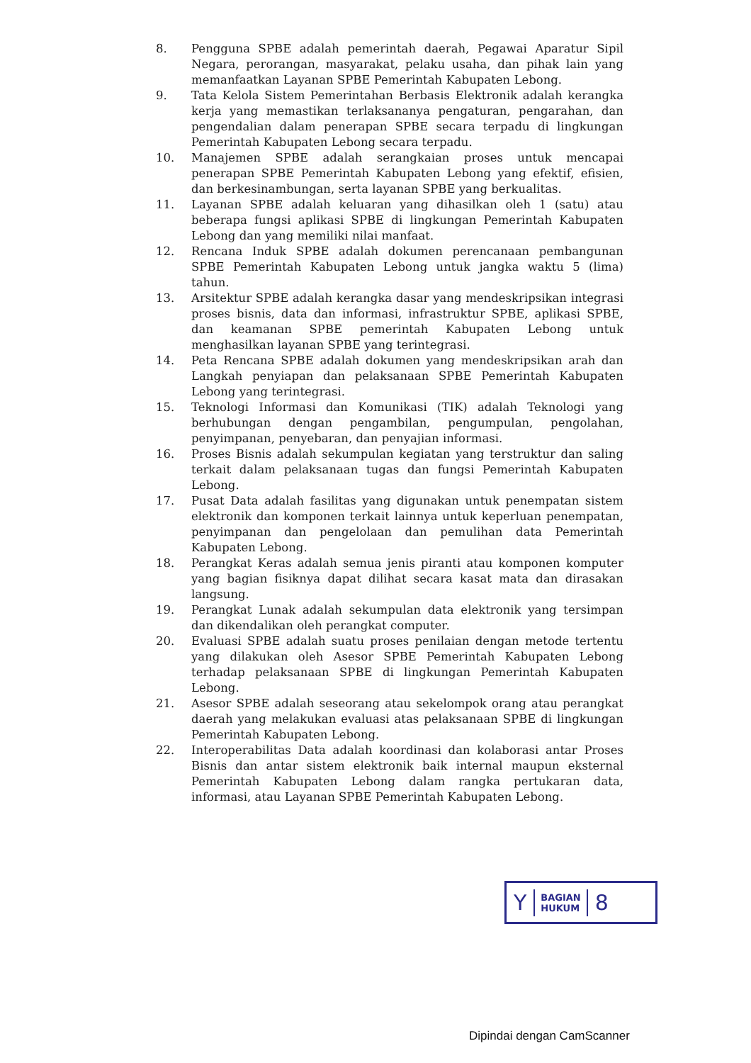8. Pengguna SPBE adalah pemerintah daerah, Pegawai Aparatur Sipil Negara, perorangan, masyarakat, pelaku usaha, dan pihak lain yang memanfaatkan Layanan SPBE Pemerintah Kabupaten Lebong.
9. Tata Kelola Sistem Pemerintahan Berbasis Elektronik adalah kerangka kerja yang memastikan terlaksananya pengaturan, pengarahan, dan pengendalian dalam penerapan SPBE secara terpadu di lingkungan Pemerintah Kabupaten Lebong secara terpadu.
10. Manajemen SPBE adalah serangkaian proses untuk mencapai penerapan SPBE Pemerintah Kabupaten Lebong yang efektif, efisien, dan berkesinambungan, serta layanan SPBE yang berkualitas.
11. Layanan SPBE adalah keluaran yang dihasilkan oleh 1 (satu) atau beberapa fungsi aplikasi SPBE di lingkungan Pemerintah Kabupaten Lebong dan yang memiliki nilai manfaat.
12. Rencana Induk SPBE adalah dokumen perencanaan pembangunan SPBE Pemerintah Kabupaten Lebong untuk jangka waktu 5 (lima) tahun.
13. Arsitektur SPBE adalah kerangka dasar yang mendeskripsikan integrasi proses bisnis, data dan informasi, infrastruktur SPBE, aplikasi SPBE, dan keamanan SPBE pemerintah Kabupaten Lebong untuk menghasilkan layanan SPBE yang terintegrasi.
14. Peta Rencana SPBE adalah dokumen yang mendeskripsikan arah dan Langkah penyiapan dan pelaksanaan SPBE Pemerintah Kabupaten Lebong yang terintegrasi.
15. Teknologi Informasi dan Komunikasi (TIK) adalah Teknologi yang berhubungan dengan pengambilan, pengumpulan, pengolahan, penyimpanan, penyebaran, dan penyajian informasi.
16. Proses Bisnis adalah sekumpulan kegiatan yang terstruktur dan saling terkait dalam pelaksanaan tugas dan fungsi Pemerintah Kabupaten Lebong.
17. Pusat Data adalah fasilitas yang digunakan untuk penempatan sistem elektronik dan komponen terkait lainnya untuk keperluan penempatan, penyimpanan dan pengelolaan dan pemulihan data Pemerintah Kabupaten Lebong.
18. Perangkat Keras adalah semua jenis piranti atau komponen komputer yang bagian fisiknya dapat dilihat secara kasat mata dan dirasakan langsung.
19. Perangkat Lunak adalah sekumpulan data elektronik yang tersimpan dan dikendalikan oleh perangkat computer.
20. Evaluasi SPBE adalah suatu proses penilaian dengan metode tertentu yang dilakukan oleh Asesor SPBE Pemerintah Kabupaten Lebong terhadap pelaksanaan SPBE di lingkungan Pemerintah Kabupaten Lebong.
21. Asesor SPBE adalah seseorang atau sekelompok orang atau perangkat daerah yang melakukan evaluasi atas pelaksanaan SPBE di lingkungan Pemerintah Kabupaten Lebong.
22. Interoperabilitas Data adalah koordinasi dan kolaborasi antar Proses Bisnis dan antar sistem elektronik baik internal maupun eksternal Pemerintah Kabupaten Lebong dalam rangka pertukaran data, informasi, atau Layanan SPBE Pemerintah Kabupaten Lebong.
Y
BAGIAN
HUKUM
8
Dipindai dengan CamScanner